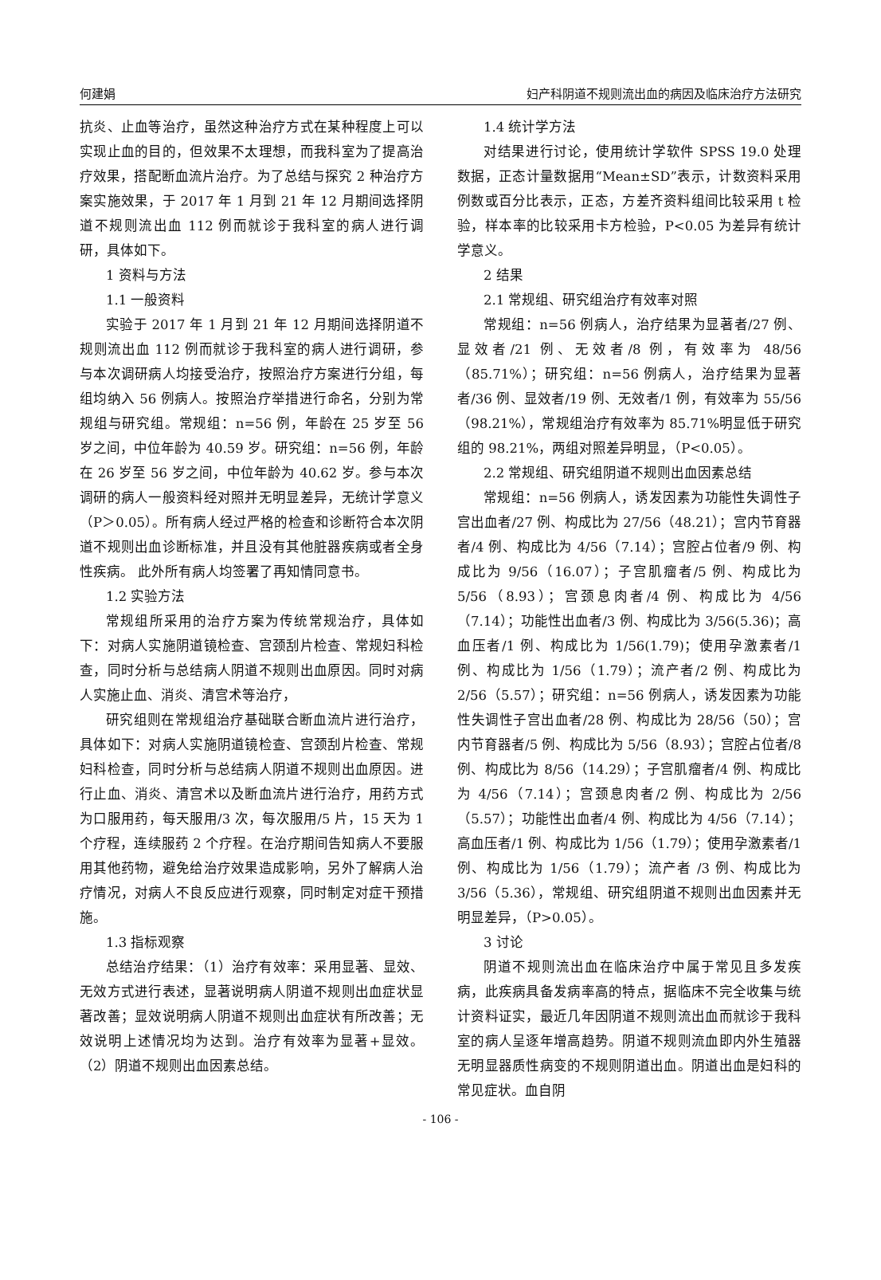何建娟 妇产科阴道不规则流出血的病因及临床治疗方法研究
抗炎、止血等治疗，虽然这种治疗方式在某种程度上可以实现止血的目的，但效果不太理想，而我科室为了提高治疗效果，搭配断血流片治疗。为了总结与探究 2 种治疗方案实施效果，于 2017 年 1 月到 21 年 12 月期间选择阴道不规则流出血 112 例而就诊于我科室的病人进行调研，具体如下。
1 资料与方法
1.1 一般资料
实验于 2017 年 1 月到 21 年 12 月期间选择阴道不规则流出血 112 例而就诊于我科室的病人进行调研，参与本次调研病人均接受治疗，按照治疗方案进行分组，每组均纳入 56 例病人。按照治疗举措进行命名，分别为常规组与研究组。常规组：n=56 例，年龄在 25 岁至 56 岁之间，中位年龄为 40.59 岁。研究组：n=56 例，年龄在 26 岁至 56 岁之间，中位年龄为 40.62 岁。参与本次调研的病人一般资料经对照并无明显差异，无统计学意义（P＞0.05）。所有病人经过严格的检查和诊断符合本次阴道不规则出血诊断标准，并且没有其他脏器疾病或者全身性疾病。 此外所有病人均签署了再知情同意书。
1.2 实验方法
常规组所采用的治疗方案为传统常规治疗，具体如下：对病人实施阴道镜检查、宫颈刮片检查、常规妇科检查，同时分析与总结病人阴道不规则出血原因。同时对病人实施止血、消炎、清宫术等治疗，
研究组则在常规组治疗基础联合断血流片进行治疗，具体如下：对病人实施阴道镜检查、宫颈刮片检查、常规妇科检查，同时分析与总结病人阴道不规则出血原因。进行止血、消炎、清宫术以及断血流片进行治疗，用药方式为口服用药，每天服用/3 次，每次服用/5 片，15 天为 1 个疗程，连续服药 2 个疗程。在治疗期间告知病人不要服用其他药物，避免给治疗效果造成影响，另外了解病人治疗情况，对病人不良反应进行观察，同时制定对症干预措施。
1.3 指标观察
总结治疗结果：（1）治疗有效率：采用显著、显效、无效方式进行表述，显著说明病人阴道不规则出血症状显著改善；显效说明病人阴道不规则出血症状有所改善；无效说明上述情况均为达到。治疗有效率为显著+显效。（2）阴道不规则出血因素总结。
1.4 统计学方法
对结果进行讨论，使用统计学软件 SPSS 19.0 处理数据，正态计量数据用“Mean±SD”表示，计数资料采用例数或百分比表示，正态，方差齐资料组间比较采用 t 检验，样本率的比较采用卡方检验，P<0.05 为差异有统计学意义。
2 结果
2.1 常规组、研究组治疗有效率对照
常规组：n=56 例病人，治疗结果为显著者/27 例、显效者/21 例、无效者/8 例，有效率为 48/56（85.71%）；研究组：n=56 例病人，治疗结果为显著者/36 例、显效者/19 例、无效者/1 例，有效率为 55/56（98.21%），常规组治疗有效率为 85.71%明显低于研究组的 98.21%，两组对照差异明显，（P<0.05）。
2.2 常规组、研究组阴道不规则出血因素总结
常规组：n=56 例病人，诱发因素为功能性失调性子宫出血者/27 例、构成比为 27/56（48.21）；宫内节育器者/4 例、构成比为 4/56（7.14）；宫腔占位者/9 例、构成比为 9/56（16.07）；子宫肌瘤者/5 例、构成比为 5/56（8.93）；宫颈息肉者/4 例、构成比为 4/56（7.14）；功能性出血者/3 例、构成比为 3/56(5.36)；高血压者/1 例、构成比为 1/56(1.79)；使用孕激素者/1 例、构成比为 1/56（1.79）；流产者/2 例、构成比为 2/56（5.57）；研究组：n=56 例病人，诱发因素为功能性失调性子宫出血者/28 例、构成比为 28/56（50）；宫内节育器者/5 例、构成比为 5/56（8.93）；宫腔占位者/8 例、构成比为 8/56（14.29）；子宫肌瘤者/4 例、构成比为 4/56（7.14）；宫颈息肉者/2 例、构成比为 2/56（5.57）；功能性出血者/4 例、构成比为 4/56（7.14）；高血压者/1 例、构成比为 1/56（1.79）；使用孕激素者/1 例、构成比为 1/56（1.79）；流产者 /3 例、构成比为 3/56（5.36），常规组、研究组阴道不规则出血因素并无明显差异，（P>0.05）。
3 讨论
阴道不规则流出血在临床治疗中属于常见且多发疾病，此疾病具备发病率高的特点，据临床不完全收集与统计资料证实，最近几年因阴道不规则流出血而就诊于我科室的病人呈逐年增高趋势。阴道不规则流血即内外生殖器无明显器质性病变的不规则阴道出血。阴道出血是妇科的常见症状。血自阴
- 106 -